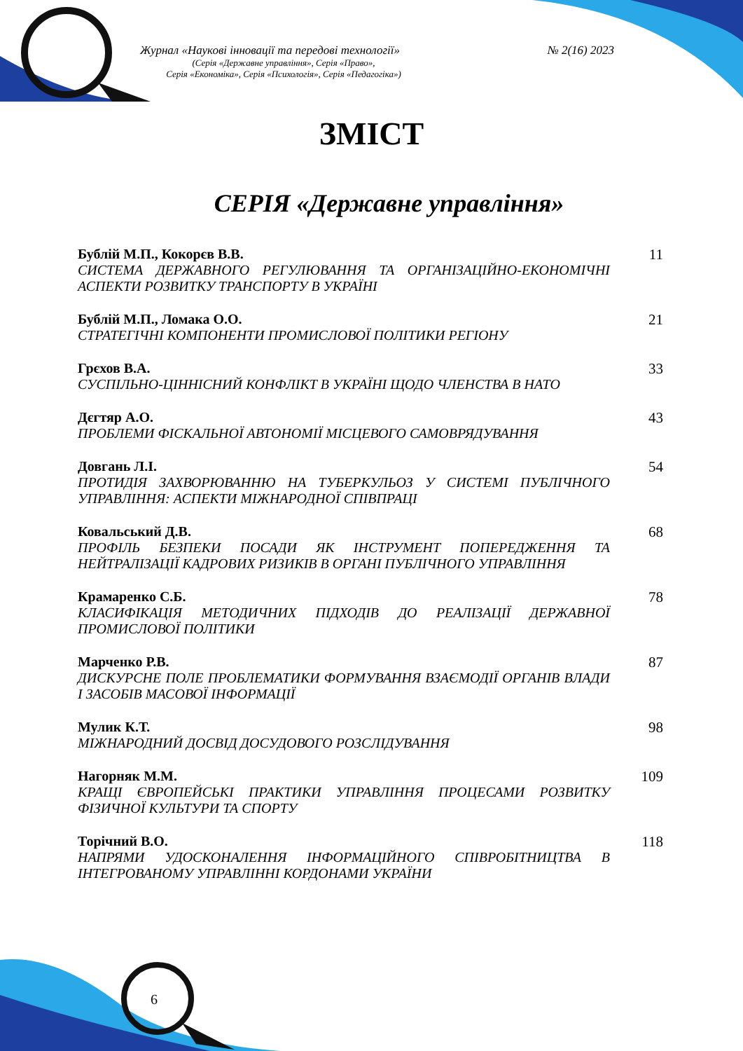Журнал «Наукові інновації та передові технології» № 2(16) 2023
(Серія «Державне управління», Серія «Право»,
Серія «Економіка», Серія «Психологія», Серія «Педагогіка»)
ЗМІСТ
СЕРІЯ «Державне управління»
Бублій М.П., Кокорєв В.В.
СИСТЕМА ДЕРЖАВНОГО РЕГУЛЮВАННЯ ТА ОРГАНІЗАЦІЙНО-ЕКОНОМІЧНІ АСПЕКТИ РОЗВИТКУ ТРАНСПОРТУ В УКРАЇНІ
11
Бублій М.П., Ломака О.О.
СТРАТЕГІЧНІ КОМПОНЕНТИ ПРОМИСЛОВОЇ ПОЛІТИКИ РЕГІОНУ
21
Грєхов В.А.
СУСПІЛЬНО-ЦІННІСНИЙ КОНФЛІКТ В УКРАЇНІ ЩОДО ЧЛЕНСТВА В НАТО
33
Дєгтяр А.О.
ПРОБЛЕМИ ФІСКАЛЬНОЇ АВТОНОМІЇ МІСЦЕВОГО САМОВРЯДУВАННЯ
43
Довгань Л.І.
ПРОТИДІЯ ЗАХВОРЮВАННЮ НА ТУБЕРКУЛЬОЗ У СИСТЕМІ ПУБЛІЧНОГО УПРАВЛІННЯ: АСПЕКТИ МІЖНАРОДНОЇ СПІВПРАЦІ
54
Ковальський Д.В.
ПРОФІЛЬ БЕЗПЕКИ ПОСАДИ ЯК ІНСТРУМЕНТ ПОПЕРЕДЖЕННЯ ТА НЕЙТРАЛІЗАЦІЇ КАДРОВИХ РИЗИКІВ В ОРГАНІ ПУБЛІЧНОГО УПРАВЛІННЯ
68
Крамаренко С.Б.
КЛАСИФІКАЦІЯ МЕТОДИЧНИХ ПІДХОДІВ ДО РЕАЛІЗАЦІЇ ДЕРЖАВНОЇ ПРОМИСЛОВОЇ ПОЛІТИКИ
78
Марченко Р.В.
ДИСКУРСНЕ ПОЛЕ ПРОБЛЕМАТИКИ ФОРМУВАННЯ ВЗАЄМОДІЇ ОРГАНІВ ВЛАДИ І ЗАСОБІВ МАСОВОЇ ІНФОРМАЦІЇ
87
Мулик К.Т.
МІЖНАРОДНИЙ ДОСВІД ДОСУДОВОГО РОЗСЛІДУВАННЯ
98
Нагорняк М.М.
КРАЩІ ЄВРОПЕЙСЬКІ ПРАКТИКИ УПРАВЛІННЯ ПРОЦЕСАМИ РОЗВИТКУ ФІЗИЧНОЇ КУЛЬТУРИ ТА СПОРТУ
109
Торічний В.О.
НАПРЯМИ УДОСКОНАЛЕННЯ ІНФОРМАЦІЙНОГО СПІВРОБІТНИЦТВА В ІНТЕГРОВАНОМУ УПРАВЛІННІ КОРДОНАМИ УКРАЇНИ
118
6